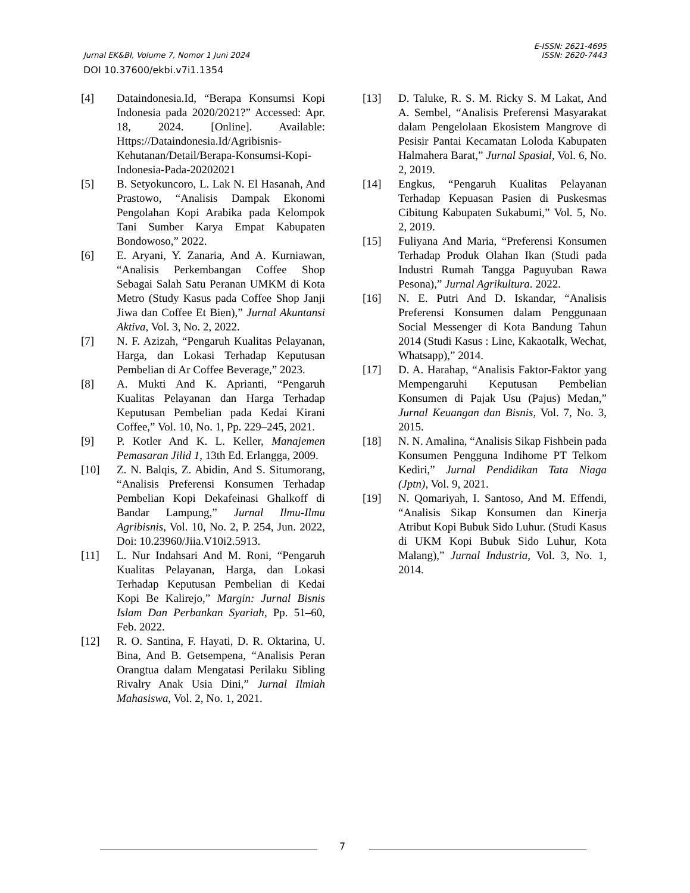E-ISSN: 2621-4695
Jurnal EK&BI, Volume 7, Nomor 1 Juni 2024 ISSN: 2620-7443
DOI 10.37600/ekbi.v7i1.1354
[4] Dataindonesia.Id, “Berapa Konsumsi Kopi Indonesia pada 2020/2021?” Accessed: Apr. 18, 2024. [Online]. Available: Https://Dataindonesia.Id/Agribisnis-Kehutanan/Detail/Berapa-Konsumsi-Kopi-Indonesia-Pada-20202021
[5] B. Setyokuncoro, L. Lak N. El Hasanah, And Prastowo, “Analisis Dampak Ekonomi Pengolahan Kopi Arabika pada Kelompok Tani Sumber Karya Empat Kabupaten Bondowoso,” 2022.
[6] E. Aryani, Y. Zanaria, And A. Kurniawan, “Analisis Perkembangan Coffee Shop Sebagai Salah Satu Peranan UMKM di Kota Metro (Study Kasus pada Coffee Shop Janji Jiwa dan Coffee Et Bien),” Jurnal Akuntansi Aktiva, Vol. 3, No. 2, 2022.
[7] N. F. Azizah, “Pengaruh Kualitas Pelayanan, Harga, dan Lokasi Terhadap Keputusan Pembelian di Ar Coffee Beverage,” 2023.
[8] A. Mukti And K. Aprianti, “Pengaruh Kualitas Pelayanan dan Harga Terhadap Keputusan Pembelian pada Kedai Kirani Coffee,” Vol. 10, No. 1, Pp. 229–245, 2021.
[9] P. Kotler And K. L. Keller, Manajemen Pemasaran Jilid 1, 13th Ed. Erlangga, 2009.
[10] Z. N. Balqis, Z. Abidin, And S. Situmorang, “Analisis Preferensi Konsumen Terhadap Pembelian Kopi Dekafeinasi Ghalkoff di Bandar Lampung,” Jurnal Ilmu-Ilmu Agribisnis, Vol. 10, No. 2, P. 254, Jun. 2022, Doi: 10.23960/Jiia.V10i2.5913.
[11] L. Nur Indahsari And M. Roni, “Pengaruh Kualitas Pelayanan, Harga, dan Lokasi Terhadap Keputusan Pembelian di Kedai Kopi Be Kalirejo,” Margin: Jurnal Bisnis Islam Dan Perbankan Syariah, Pp. 51–60, Feb. 2022.
[12] R. O. Santina, F. Hayati, D. R. Oktarina, U. Bina, And B. Getsempena, “Analisis Peran Orangtua dalam Mengatasi Perilaku Sibling Rivalry Anak Usia Dini,” Jurnal Ilmiah Mahasiswa, Vol. 2, No. 1, 2021.
[13] D. Taluke, R. S. M. Ricky S. M Lakat, And A. Sembel, “Analisis Preferensi Masyarakat dalam Pengelolaan Ekosistem Mangrove di Pesisir Pantai Kecamatan Loloda Kabupaten Halmahera Barat,” Jurnal Spasial, Vol. 6, No. 2, 2019.
[14] Engkus, “Pengaruh Kualitas Pelayanan Terhadap Kepuasan Pasien di Puskesmas Cibitung Kabupaten Sukabumi,” Vol. 5, No. 2, 2019.
[15] Fuliyana And Maria, “Preferensi Konsumen Terhadap Produk Olahan Ikan (Studi pada Industri Rumah Tangga Paguyuban Rawa Pesona),” Jurnal Agrikultura. 2022.
[16] N. E. Putri And D. Iskandar, “Analisis Preferensi Konsumen dalam Penggunaan Social Messenger di Kota Bandung Tahun 2014 (Studi Kasus : Line, Kakaotalk, Wechat, Whatsapp),” 2014.
[17] D. A. Harahap, “Analisis Faktor-Faktor yang Mempengaruhi Keputusan Pembelian Konsumen di Pajak Usu (Pajus) Medan,” Jurnal Keuangan dan Bisnis, Vol. 7, No. 3, 2015.
[18] N. N. Amalina, “Analisis Sikap Fishbein pada Konsumen Pengguna Indihome PT Telkom Kediri,” Jurnal Pendidikan Tata Niaga (Jptn), Vol. 9, 2021.
[19] N. Qomariyah, I. Santoso, And M. Effendi, “Analisis Sikap Konsumen dan Kinerja Atribut Kopi Bubuk Sido Luhur. (Studi Kasus di UKM Kopi Bubuk Sido Luhur, Kota Malang),” Jurnal Industria, Vol. 3, No. 1, 2014.
7